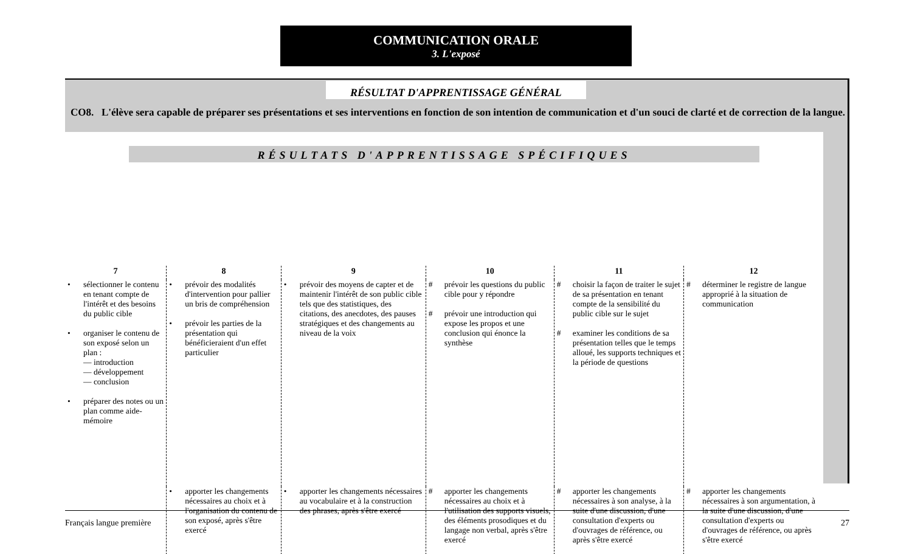COMMUNICATION ORALE
3. L'exposé
RÉSULTAT D'APPRENTISSAGE GÉNÉRAL
CO8. L'élève sera capable de préparer ses présentations et ses interventions en fonction de son intention de communication et d'un souci de clarté et de correction de la langue.
RÉSULTATS D'APPRENTISSAGE SPÉCIFIQUES
| 7 | 8 | 9 | 10 | 11 | 12 |
| --- | --- | --- | --- | --- | --- |
| • sélectionner le contenu en tenant compte de l'intérêt et des besoins du public cible • organiser le contenu de son exposé selon un plan : — introduction — développement — conclusion • préparer des notes ou un plan comme aide-mémoire | • prévoir des modalités d'intervention pour pallier un bris de compréhension • prévoir les parties de la présentation qui bénéficieraient d'un effet particulier | • prévoir des moyens de capter et de maintenir l'intérêt de son public cible tels que des statistiques, des citations, des anecdotes, des pauses stratégiques et des changements au niveau de la voix | # prévoir les questions du public cible pour y répondre # prévoir une introduction qui expose les propos et une conclusion qui énonce la synthèse | # choisir la façon de traiter le sujet de sa présentation en tenant compte de la sensibilité du public cible sur le sujet # examiner les conditions de sa présentation telles que le temps alloué, les supports techniques et la période de questions | # déterminer le registre de langue approprié à la situation de communication |
| | • apporter les changements nécessaires au choix et à l'organisation du contenu de son exposé, après s'être exercé | • apporter les changements nécessaires au vocabulaire et à la construction des phrases, après s'être exercé | # apporter les changements nécessaires au choix et à l'utilisation des supports visuels, des éléments prosodiques et du langage non verbal, après s'être exercé | # apporter les changements nécessaires à son analyse, à la suite d'une discussion, d'une consultation d'experts ou d'ouvrages de référence, ou après s'être exercé | # apporter les changements nécessaires à son argumentation, à la suite d'une discussion, d'une consultation d'experts ou d'ouvrages de référence, ou après s'être exercé |
Français langue première 27